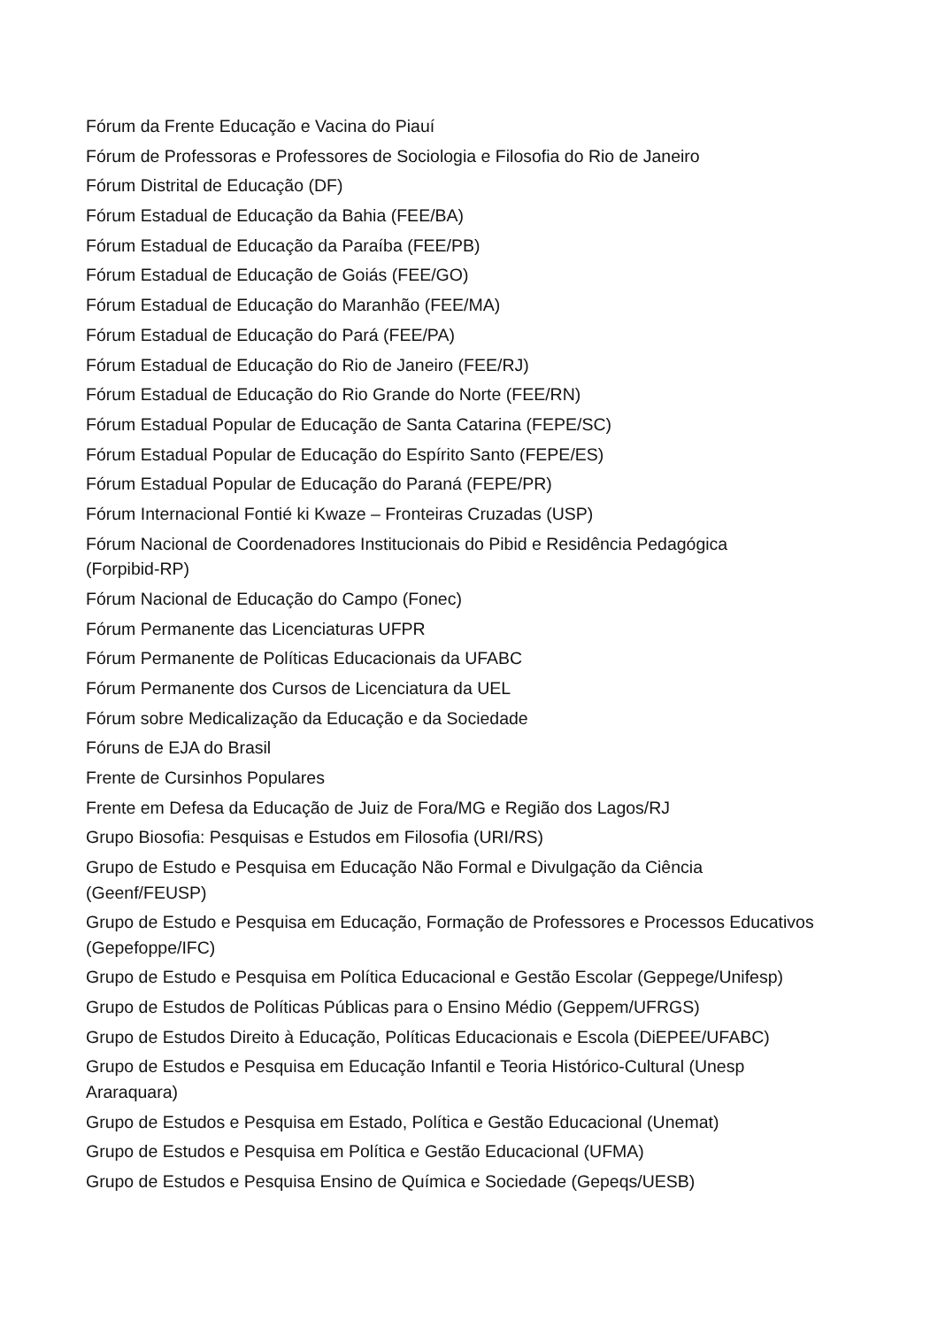Fórum da Frente Educação e Vacina do Piauí
Fórum de Professoras e Professores de Sociologia e Filosofia do Rio de Janeiro
Fórum Distrital de Educação (DF)
Fórum Estadual de Educação da Bahia (FEE/BA)
Fórum Estadual de Educação da Paraíba (FEE/PB)
Fórum Estadual de Educação de Goiás (FEE/GO)
Fórum Estadual de Educação do Maranhão (FEE/MA)
Fórum Estadual de Educação do Pará (FEE/PA)
Fórum Estadual de Educação do Rio de Janeiro (FEE/RJ)
Fórum Estadual de Educação do Rio Grande do Norte (FEE/RN)
Fórum Estadual Popular de Educação de Santa Catarina (FEPE/SC)
Fórum Estadual Popular de Educação do Espírito Santo (FEPE/ES)
Fórum Estadual Popular de Educação do Paraná (FEPE/PR)
Fórum Internacional Fontié ki Kwaze – Fronteiras Cruzadas (USP)
Fórum Nacional de Coordenadores Institucionais do Pibid e Residência Pedagógica
(Forpibid-RP)
Fórum Nacional de Educação do Campo (Fonec)
Fórum Permanente das Licenciaturas UFPR
Fórum Permanente de Políticas Educacionais da UFABC
Fórum Permanente dos Cursos de Licenciatura da UEL
Fórum sobre Medicalização da Educação e da Sociedade
Fóruns de EJA do Brasil
Frente de Cursinhos Populares
Frente em Defesa da Educação de Juiz de Fora/MG e Região dos Lagos/RJ
Grupo Biosofia: Pesquisas e Estudos em Filosofia (URI/RS)
Grupo de Estudo e Pesquisa em Educação Não Formal e Divulgação da Ciência
(Geenf/FEUSP)
Grupo de Estudo e Pesquisa em Educação, Formação de Professores e Processos Educativos
(Gepefoppe/IFC)
Grupo de Estudo e Pesquisa em Política Educacional e Gestão Escolar (Geppege/Unifesp)
Grupo de Estudos de Políticas Públicas para o Ensino Médio (Geppem/UFRGS)
Grupo de Estudos Direito à Educação, Políticas Educacionais e Escola (DiEPEE/UFABC)
Grupo de Estudos e Pesquisa em Educação Infantil e Teoria Histórico-Cultural (Unesp
Araraquara)
Grupo de Estudos e Pesquisa em Estado, Política e Gestão Educacional (Unemat)
Grupo de Estudos e Pesquisa em Política e Gestão Educacional (UFMA)
Grupo de Estudos e Pesquisa Ensino de Química e Sociedade (Gepeqs/UESB)